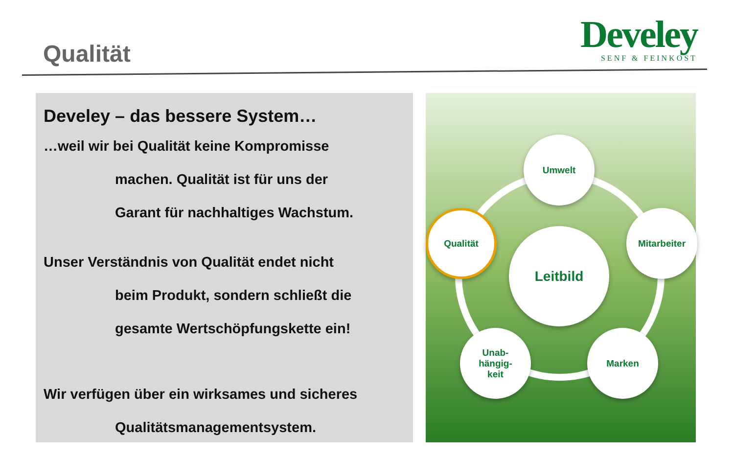Qualität
Develey
SENF & FEINKOST
Develey – das bessere System…
…weil wir bei Qualität keine Kompromisse
machen. Qualität ist für uns der
Garant für nachhaltiges Wachstum.
Unser Verständnis von Qualität endet nicht
beim Produkt, sondern schließt die
gesamte Wertschöpfungskette ein!
Wir verfügen über ein wirksames und sicheres
Qualitätsmanagementsystem.
Leitbild
Umwelt
Mitarbeiter
Marken
Unab-
hängig-
keit
Qualität